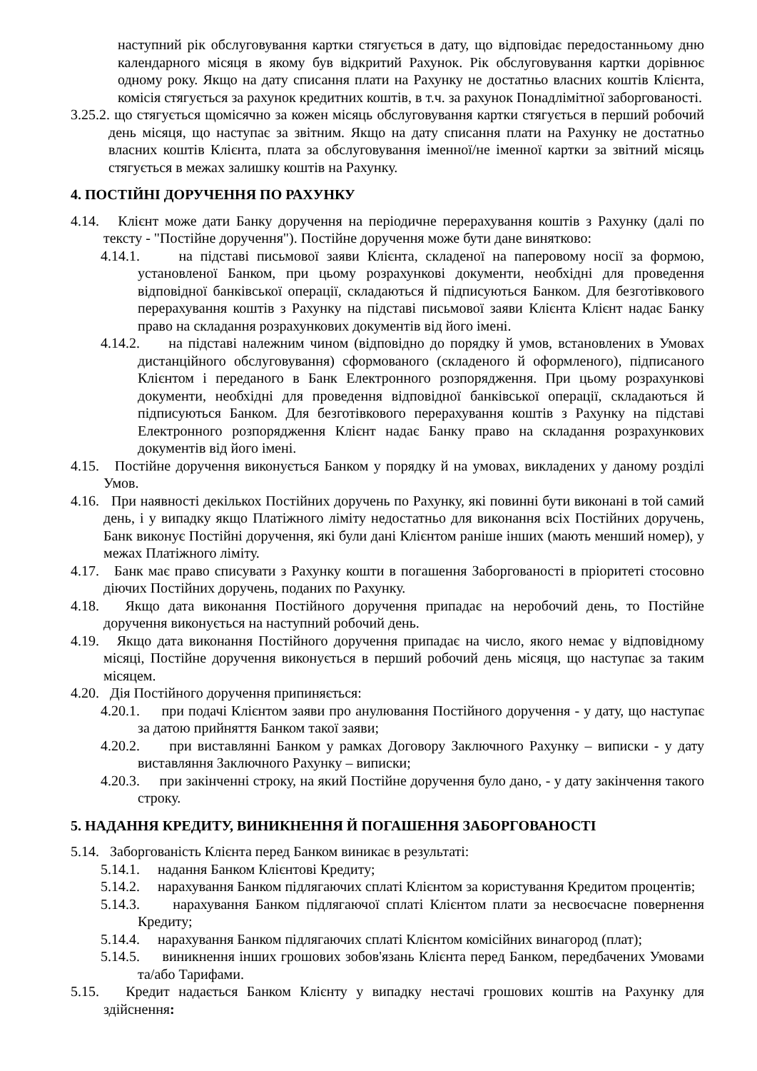наступний рік обслуговування картки стягується в дату, що відповідає передостанньому дню календарного місяця в якому був відкритий Рахунок. Рік обслуговування картки дорівнює одному року. Якщо на дату списання плати на Рахунку не достатньо власних коштів Клієнта, комісія стягується за рахунок кредитних коштів, в т.ч. за рахунок Понадлімітної заборгованості.
3.25.2. що стягується щомісячно за кожен місяць обслуговування картки стягується в перший робочий день місяця, що наступає за звітним. Якщо на дату списання плати на Рахунку не достатньо власних коштів Клієнта, плата за обслуговування іменної/не іменної картки за звітний місяць стягується в межах залишку коштів на Рахунку.
4. ПОСТІЙНІ ДОРУЧЕННЯ ПО РАХУНКУ
4.14. Клієнт може дати Банку доручення на періодичне перерахування коштів з Рахунку (далі по тексту - "Постійне доручення"). Постійне доручення може бути дане винятково:
4.14.1. на підставі письмової заяви Клієнта, складеної на паперовому носії за формою, установленої Банком, при цьому розрахункові документи, необхідні для проведення відповідної банківської операції, складаються й підписуються Банком. Для безготівкового перерахування коштів з Рахунку на підставі письмової заяви Клієнта Клієнт надає Банку право на складання розрахункових документів від його імені.
4.14.2. на підставі належним чином (відповідно до порядку й умов, встановлених в Умовах дистанційного обслуговування) сформованого (складеного й оформленого), підписаного Клієнтом і переданого в Банк Електронного розпорядження. При цьому розрахункові документи, необхідні для проведення відповідної банківської операції, складаються й підписуються Банком. Для безготівкового перерахування коштів з Рахунку на підставі Електронного розпорядження Клієнт надає Банку право на складання розрахункових документів від його імені.
4.15. Постійне доручення виконується Банком у порядку й на умовах, викладених у даному розділі Умов.
4.16. При наявності декількох Постійних доручень по Рахунку, які повинні бути виконані в той самий день, і у випадку якщо Платіжного ліміту недостатньо для виконання всіх Постійних доручень, Банк виконує Постійні доручення, які були дані Клієнтом раніше інших (мають менший номер), у межах Платіжного ліміту.
4.17. Банк має право списувати з Рахунку кошти в погашення Заборгованості в пріоритеті стосовно діючих Постійних доручень, поданих по Рахунку.
4.18. Якщо дата виконання Постійного доручення припадає на неробочий день, то Постійне доручення виконується на наступний робочий день.
4.19. Якщо дата виконання Постійного доручення припадає на число, якого немає у відповідному місяці, Постійне доручення виконується в перший робочий день місяця, що наступає за таким місяцем.
4.20. Дія Постійного доручення припиняється:
4.20.1. при подачі Клієнтом заяви про анулювання Постійного доручення - у дату, що наступає за датою прийняття Банком такої заяви;
4.20.2. при виставлянні Банком у рамках Договору Заключного Рахунку – виписки - у дату виставляння Заключного Рахунку – виписки;
4.20.3. при закінченні строку, на який Постійне доручення було дано, - у дату закінчення такого строку.
5. НАДАННЯ КРЕДИТУ, ВИНИКНЕННЯ Й ПОГАШЕННЯ ЗАБОРГОВАНОСТІ
5.14. Заборгованість Клієнта перед Банком виникає в результаті:
5.14.1. надання Банком Клієнтові Кредиту;
5.14.2. нарахування Банком підлягаючих сплаті Клієнтом за користування Кредитом процентів;
5.14.3. нарахування Банком підлягаючої сплаті Клієнтом плати за несвоєчасне повернення Кредиту;
5.14.4. нарахування Банком підлягаючих сплаті Клієнтом комісійних винагород (плат);
5.14.5. виникнення інших грошових зобов'язань Клієнта перед Банком, передбачених Умовами та/або Тарифами.
5.15. Кредит надається Банком Клієнту у випадку нестачі грошових коштів на Рахунку для здійснення: